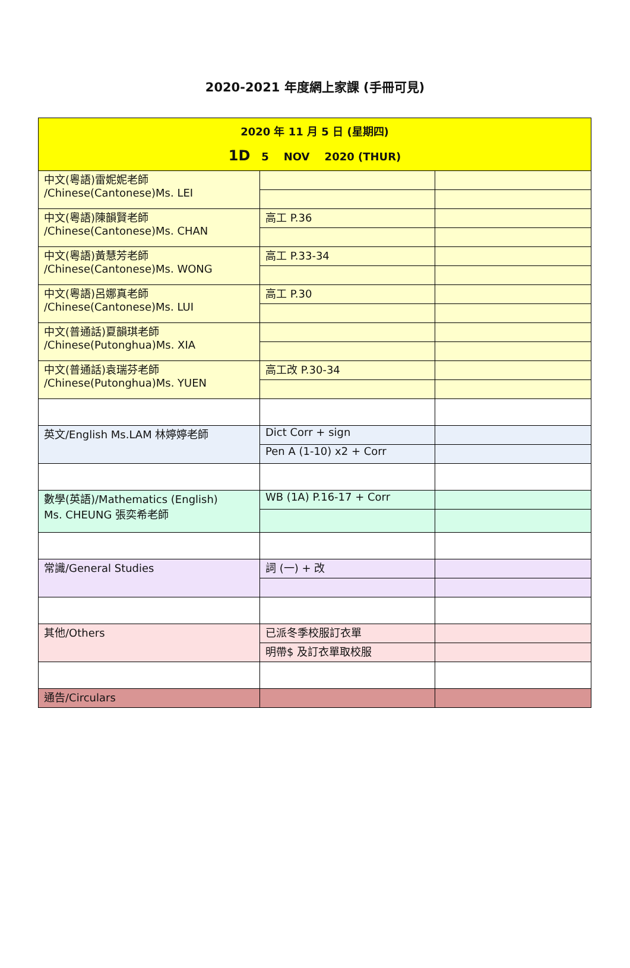2020-2021 年度網上家課 (手冊可見)
| 2020 年 11 月 5 日 (星期四) 1D 5 NOV 2020 (THUR) | | |
| 中文(粵語)雷妮妮老師 /Chinese(Cantonese)Ms. LEI | | |
| 中文(粵語)陳韻賢老師 /Chinese(Cantonese)Ms. CHAN | 高工 P.36 | |
| 中文(粵語)黃慧芳老師 /Chinese(Cantonese)Ms. WONG | 高工 P.33-34 | |
| 中文(粵語)呂娜真老師 /Chinese(Cantonese)Ms. LUI | 高工 P.30 | |
| 中文(普通話)夏韻琪老師 /Chinese(Putonghua)Ms. XIA | | |
| 中文(普通話)袁瑞芬老師 /Chinese(Putonghua)Ms. YUEN | 高工改 P.30-34 | |
| 英文/English Ms.LAM 林婷婷老師 | Dict Corr + sign | |
| | Pen A (1-10) x2 + Corr | |
| 數學(英語)/Mathematics (English) Ms. CHEUNG 張奕希老師 | WB (1A) P.16-17 + Corr | |
| 常識/General Studies | 詞 (一) + 改 | |
| 其他/Others | 已派冬季校服訂衣單 | |
| | 明帶$ 及訂衣單取校服 | |
| 通告/Circulars | | |